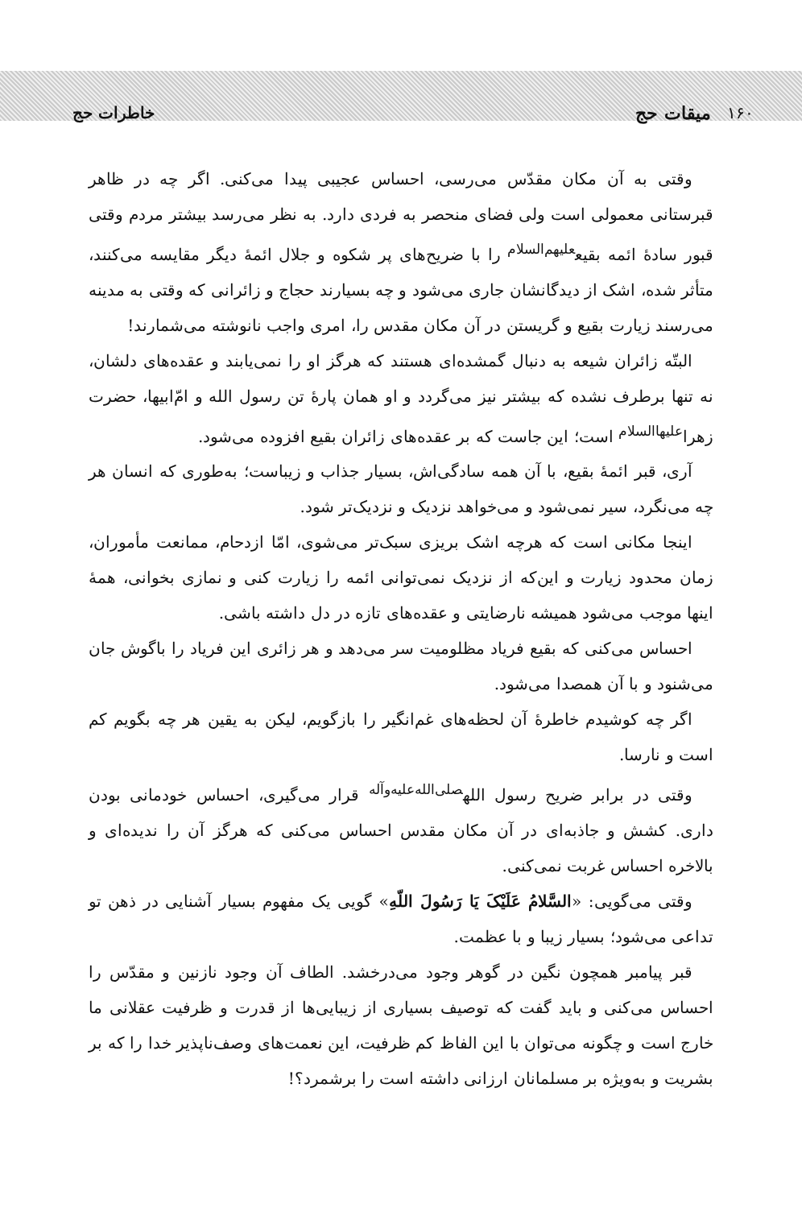خاطرات حج میقات حج ۱۶۰
وقتی به آن مکان مقدّس می‌رسی، احساس عجیبی پیدا می‌کنی. اگر چه در ظاهر قبرستانی معمولی است ولی فضای منحصر به فردی دارد. به نظر می‌رسد بیشتر مردم وقتی قبور سادهٔ ائمه بقیع<sup>علیهم‌السلام</sup> را با ضریح‌های پر شکوه و جلال ائمهٔ دیگر مقایسه می‌کنند، متأثر شده، اشک از دیدگانشان جاری می‌شود و چه بسیارند حجاج و زائرانی که وقتی به مدینه می‌رسند زیارت بقیع و گریستن در آن مکان مقدس را، امری واجب نانوشته می‌شمارند!
البتّه زائران شیعه به دنبال گمشده‌ای هستند که هرگز او را نمی‌یابند و عقده‌های دلشان، نه تنها برطرف نشده که بیشتر نیز می‌گردد و او همان پارهٔ تن رسول الله و امّ‌ابیها، حضرت زهرا<sup>علیهاالسلام</sup> است؛ این جاست که بر عقده‌های زائران بقیع افزوده می‌شود.
آری، قبر ائمهٔ بقیع، با آن همه سادگی‌اش، بسیار جذاب و زیباست؛ به‌طوری که انسان هر چه می‌نگرد، سیر نمی‌شود و می‌خواهد نزدیک و نزدیک‌تر شود.
اینجا مکانی است که هرچه اشک بریزی سبک‌تر می‌شوی، امّا ازدحام، ممانعت مأموران، زمان محدود زیارت و این‌که از نزدیک نمی‌توانی ائمه را زیارت کنی و نمازی بخوانی، همهٔ اینها موجب می‌شود همیشه نارضایتی و عقده‌های تازه در دل داشته باشی.
احساس می‌کنی که بقیع فریاد مظلومیت سر می‌دهد و هر زائری این فریاد را باگوش جان می‌شنود و با آن همصدا می‌شود.
اگر چه کوشیدم خاطرهٔ آن لحظه‌های غم‌انگیر را بازگویم، لیکن به یقین هر چه بگویم کم است و نارسا.
وقتی در برابر ضریح رسول الله<sup>صلی‌الله‌علیه‌وآله</sup> قرار می‌گیری، احساس خودمانی بودن داری. کشش و جاذبه‌ای در آن مکان مقدس احساس می‌کنی که هرگز آن را ندیده‌ای و بالاخره احساس غربت نمی‌کنی.
وقتی می‌گویی: «السَّلامُ عَلَیْکَ یَا رَسُولَ اللّهِ» گویی یک مفهوم بسیار آشنایی در ذهن تو تداعی می‌شود؛ بسیار زیبا و با عظمت.
قبر پیامبر همچون نگین در گوهر وجود می‌درخشد. الطاف آن وجود نازنین و مقدّس را احساس می‌کنی و باید گفت که توصیف بسیاری از زیبایی‌ها از قدرت و ظرفیت عقلانی ما خارج است و چگونه می‌توان با این الفاظ کم ظرفیت، این نعمت‌های وصف‌ناپذیر خدا را که بر بشریت و به‌ویژه بر مسلمانان ارزانی داشته است را برشمرد؟!